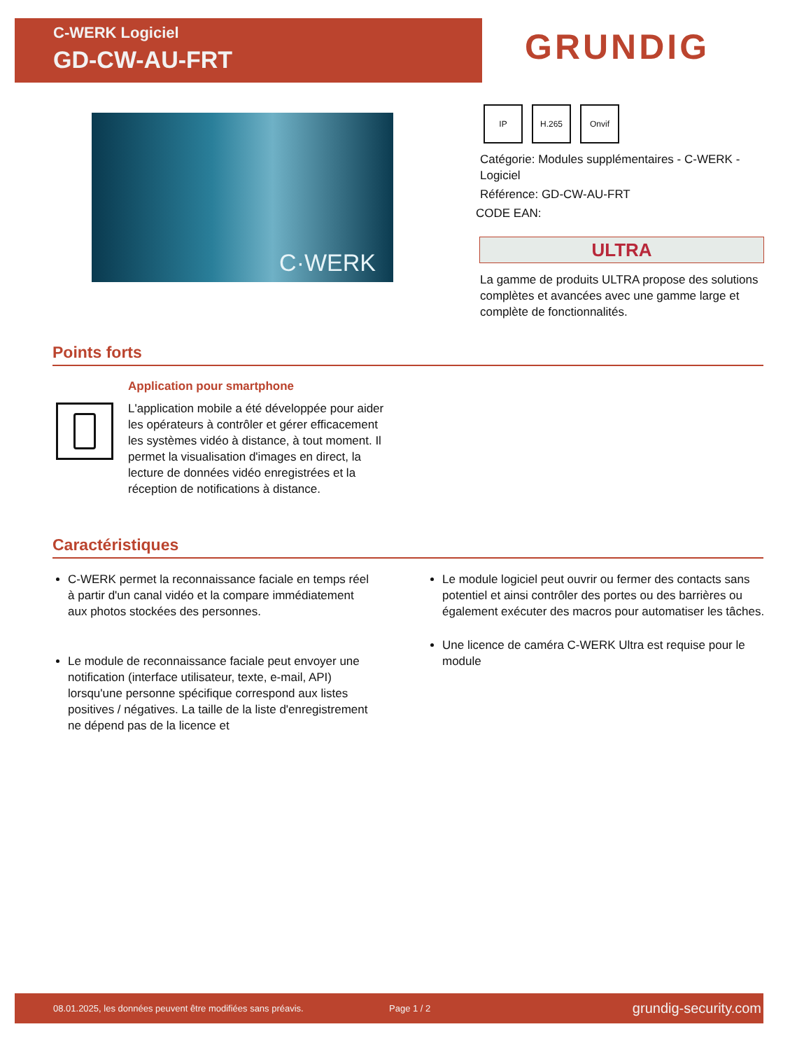C-WERK Logiciel
GD-CW-AU-FRT
GRUNDIG
C·WERK
IP H.265 Onvif
Catégorie: Modules supplémentaires - C-WERK - Logiciel
Référence: GD-CW-AU-FRT
CODE EAN:
ULTRA
La gamme de produits ULTRA propose des solutions complètes et avancées avec une gamme large et complète de fonctionnalités.
Points forts
Application pour smartphone
L'application mobile a été développée pour aider les opérateurs à contrôler et gérer efficacement les systèmes vidéo à distance, à tout moment. Il permet la visualisation d'images en direct, la lecture de données vidéo enregistrées et la réception de notifications à distance.
Caractéristiques
C-WERK permet la reconnaissance faciale en temps réel à partir d'un canal vidéo et la compare immédiatement aux photos stockées des personnes.
Le module de reconnaissance faciale peut envoyer une notification (interface utilisateur, texte, e-mail, API) lorsqu'une personne spécifique correspond aux listes positives / négatives. La taille de la liste d'enregistrement ne dépend pas de la licence et
Le module logiciel peut ouvrir ou fermer des contacts sans potentiel et ainsi contrôler des portes ou des barrières ou également exécuter des macros pour automatiser les tâches.
Une licence de caméra C-WERK Ultra est requise pour le module
08.01.2025, les données peuvent être modifiées sans préavis. Page 1 / 2 grundig-security.com